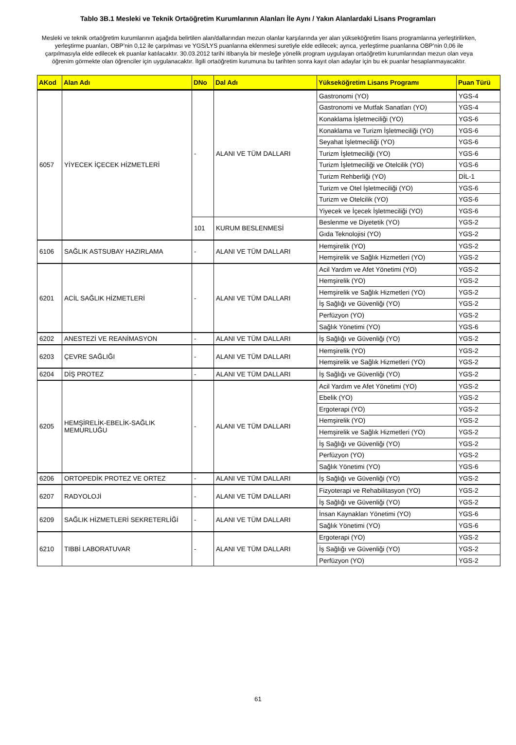Tablo 3B.1 Mesleki ve Teknik Ortaöğretim Kurumlarının Alanları İle Aynı / Yakın Alanlardaki Lisans Programları
Mesleki ve teknik ortaöğretim kurumlarının aşağıda belirtilen alan/dallarından mezun olanlar karşılarında yer alan yükseköğretim lisans programlarına yerleştirilirken, yerleştirme puanları, OBP’nin 0,12 ile çarpılması ve YGS/LYS puanlarına eklenmesi suretiyle elde edilecek; ayrıca, yerleştirme puanlarına OBP’nin 0,06 ile çarpılmasıyla elde edilecek ek puanlar katılacaktır. 30.03.2012 tarihi itibarıyla bir mesleğe yönelik program uygulayan ortaöğretim kurumlarından mezun olan veya öğrenim görmekte olan öğrenciler için uygulanacaktır. İlgili ortaöğretim kurumuna bu tarihten sonra kayıt olan adaylar için bu ek puanlar hesaplanmayacaktır.
| AKod | Alan Adı | DNo | Dal Adı | Yükseköğretim Lisans Programı | Puan Türü |
| --- | --- | --- | --- | --- | --- |
| 6057 | YİYECEK İÇECEK HİZMETLERİ | - | ALANI VE TÜM DALLARI | Gastronomi (YO) | YGS-4 |
| | | | | Gastronomi ve Mutfak Sanatları (YO) | YGS-4 |
| | | | | Konaklama İşletmeciliği (YO) | YGS-6 |
| | | | | Konaklama ve Turizm İşletmeciliği (YO) | YGS-6 |
| | | | | Seyahat İşletmeciliği (YO) | YGS-6 |
| | | | | Turizm İşletmeciliği (YO) | YGS-6 |
| | | | | Turizm İşletmeciliği ve Otelcilik (YO) | YGS-6 |
| | | | | Turizm Rehberliği (YO) | DİL-1 |
| | | | | Turizm ve Otel İşletmeciliği (YO) | YGS-6 |
| | | | | Turizm ve Otelcilik (YO) | YGS-6 |
| | | | | Yiyecek ve İçecek İşletmeciliği (YO) | YGS-6 |
| | | 101 | KURUM BESLENMESİ | Beslenme ve Diyetetik (YO) | YGS-2 |
| | | | | Gıda Teknolojisi (YO) | YGS-2 |
| 6106 | SAĞLIK ASTSUBAY HAZIRLAMA | - | ALANI VE TÜM DALLARI | Hemşirelik (YO) | YGS-2 |
| | | | | Hemşirelik ve Sağlık Hizmetleri (YO) | YGS-2 |
| 6201 | ACİL SAĞLIK HİZMETLERİ | - | ALANI VE TÜM DALLARI | Acil Yardım ve Afet Yönetimi (YO) | YGS-2 |
| | | | | Hemşirelik (YO) | YGS-2 |
| | | | | Hemşirelik ve Sağlık Hizmetleri (YO) | YGS-2 |
| | | | | İş Sağlığı ve Güvenliği (YO) | YGS-2 |
| | | | | Perfüzyon (YO) | YGS-2 |
| | | | | Sağlık Yönetimi (YO) | YGS-6 |
| 6202 | ANESTEZİ VE REANİMASYON | - | ALANI VE TÜM DALLARI | İş Sağlığı ve Güvenliği (YO) | YGS-2 |
| 6203 | ÇEVRE SAĞLIĞI | - | ALANI VE TÜM DALLARI | Hemşirelik (YO) | YGS-2 |
| | | | | Hemşirelik ve Sağlık Hizmetleri (YO) | YGS-2 |
| 6204 | DİŞ PROTEZ | - | ALANI VE TÜM DALLARI | İş Sağlığı ve Güvenliği (YO) | YGS-2 |
| 6205 | HEMŞİRELİK-EBELİK-SAĞLIK MEMURLUĞU | - | ALANI VE TÜM DALLARI | Acil Yardım ve Afet Yönetimi (YO) | YGS-2 |
| | | | | Ebelik (YO) | YGS-2 |
| | | | | Ergoterapi (YO) | YGS-2 |
| | | | | Hemşirelik (YO) | YGS-2 |
| | | | | Hemşirelik ve Sağlık Hizmetleri (YO) | YGS-2 |
| | | | | İş Sağlığı ve Güvenliği (YO) | YGS-2 |
| | | | | Perfüzyon (YO) | YGS-2 |
| | | | | Sağlık Yönetimi (YO) | YGS-6 |
| 6206 | ORTOPEDİK PROTEZ VE ORTEZ | - | ALANI VE TÜM DALLARI | İş Sağlığı ve Güvenliği (YO) | YGS-2 |
| 6207 | RADYOLOJİ | - | ALANI VE TÜM DALLARI | Fizyoterapi ve Rehabilitasyon (YO) | YGS-2 |
| | | | | İş Sağlığı ve Güvenliği (YO) | YGS-2 |
| 6209 | SAĞLIK HİZMETLERİ SEKRETERLİĞİ | - | ALANI VE TÜM DALLARI | İnsan Kaynakları Yönetimi (YO) | YGS-6 |
| | | | | Sağlık Yönetimi (YO) | YGS-6 |
| 6210 | TIBBİ LABORATUVAR | - | ALANI VE TÜM DALLARI | Ergoterapi (YO) | YGS-2 |
| | | | | İş Sağlığı ve Güvenliği (YO) | YGS-2 |
| | | | | Perfüzyon (YO) | YGS-2 |
61